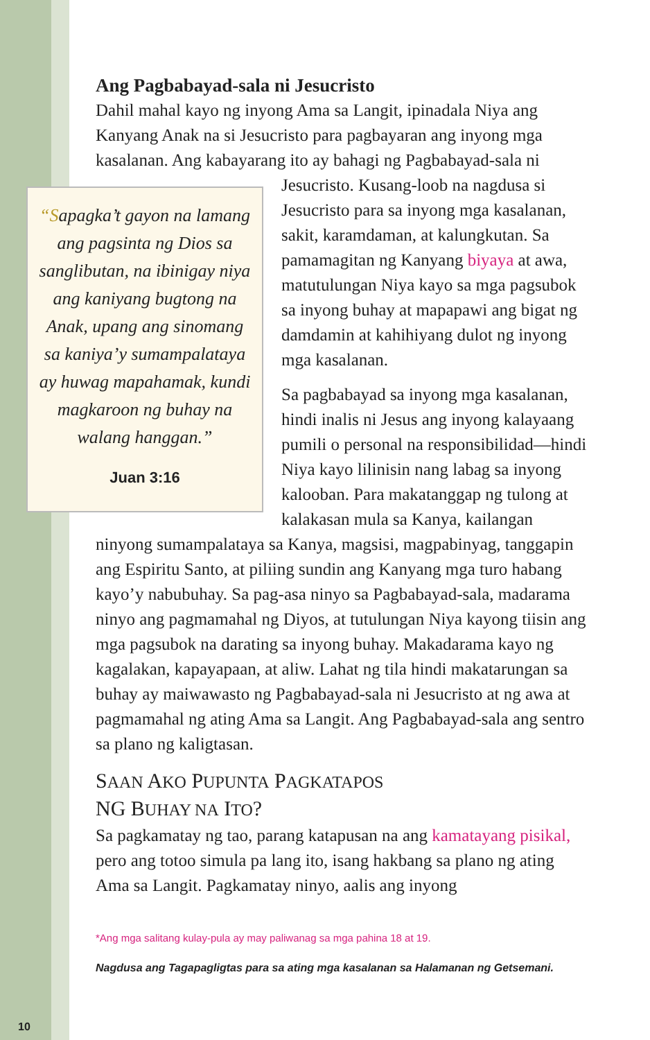Ang Pagbabayad-sala ni Jesucristo
Dahil mahal kayo ng inyong Ama sa Langit, ipinadala Niya ang Kanyang Anak na si Jesucristo para pagbayaran ang inyong mga kasalanan. Ang kabayarang ito ay bahagi ng Pagbabayad-sala “Sapagka’t gayon na lamang ang pagsinta ng Dios sa sanglibutan, na ibinigay niya ang kaniyang bugtong na Anak, upang ang sinomang sa kaniya’y sumampalataya ay huwag mapahamak, kundi magkaroon ng buhay na walang hanggan.”
Juan 3:16 ni Jesucristo. Kusang-loob na nagdusa si Jesucristo para sa inyong mga kasalanan, sakit, karamdaman, at kalungkutan. Sa pamamagitan ng Kanyang biyaya at awa, matutulungan Niya kayo sa mga pagsubok sa inyong buhay at mapapawi ang bigat ng damdamin at kahihiyang dulot ng inyong mga kasalanan.
Sa pagbabayad sa inyong mga kasalanan, hindi inalis ni Jesus ang inyong kalayaang pumili o personal na responsibilidad—hindi Niya kayo lilinisin nang labag sa inyong kalooban. Para makatanggap ng tulong at kalakasan mula sa Kanya, kailangan ninyong sumampalataya sa Kanya, magsisi, magpabinyag, tanggapin ang Espiritu Santo, at piliing sundin ang Kanyang mga turo habang kayo’y nabubuhay. Sa pag-asa ninyo sa Pagbabayad-sala, madarama ninyo ang pagmamahal ng Diyos, at tutulungan Niya kayong tiisin ang mga pagsubok na darating sa inyong buhay. Makadarama kayo ng kagalakan, kapayapaan, at aliw. Lahat ng tila hindi makatarungan sa buhay ay maiwawasto ng Pagbabayad-sala ni Jesucristo at ng awa at pagmamahal ng ating Ama sa Langit. Ang Pagbabayad-sala ang sentro sa plano ng kaligtasan.
SAAN AKO PUPUNTA PAGKATAPOS
NG BUHAY NA ITO?
Sa pagkamatay ng tao, parang katapusan na ang kamatayang pisikal, pero ang totoo simula pa lang ito, isang hakbang sa plano ng ating Ama sa Langit. Pagkamatay ninyo, aalis ang inyong
*Ang mga salitang kulay-pula ay may paliwanag sa mga pahina 18 at 19.
Nagdusa ang Tagapagligtas para sa ating mga kasalanan sa Halamanan ng Getsemani.
10